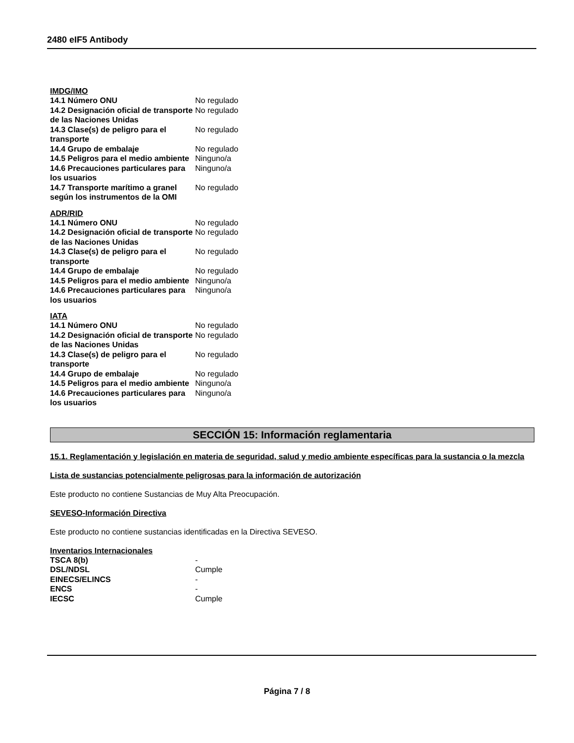2480 eIF5 Antibody
IMDG/IMO
| 14.1 Número ONU | No regulado |
| 14.2 Designación oficial de transporte de las Naciones Unidas | No regulado |
| 14.3 Clase(s) de peligro para el transporte | No regulado |
| 14.4 Grupo de embalaje | No regulado |
| 14.5 Peligros para el medio ambiente | Ninguno/a |
| 14.6 Precauciones particulares para los usuarios | Ninguno/a |
| 14.7 Transporte marítimo a granel según los instrumentos de la OMI | No regulado |
ADR/RID
| 14.1 Número ONU | No regulado |
| 14.2 Designación oficial de transporte de las Naciones Unidas | No regulado |
| 14.3 Clase(s) de peligro para el transporte | No regulado |
| 14.4 Grupo de embalaje | No regulado |
| 14.5 Peligros para el medio ambiente | Ninguno/a |
| 14.6 Precauciones particulares para los usuarios | Ninguno/a |
IATA
| 14.1 Número ONU | No regulado |
| 14.2 Designación oficial de transporte de las Naciones Unidas | No regulado |
| 14.3 Clase(s) de peligro para el transporte | No regulado |
| 14.4 Grupo de embalaje | No regulado |
| 14.5 Peligros para el medio ambiente | Ninguno/a |
| 14.6 Precauciones particulares para los usuarios | Ninguno/a |
SECCIÓN 15: Información reglamentaria
15.1. Reglamentación y legislación en materia de seguridad, salud y medio ambiente específicas para la sustancia o la mezcla
Lista de sustancias potencialmente peligrosas para la información de autorización
Este producto no contiene Sustancias de Muy Alta Preocupación.
SEVESO-Información Directiva
Este producto no contiene sustancias identificadas en la Directiva SEVESO.
Inventarios Internacionales
| TSCA 8(b) | - |
| DSL/NDSL | Cumple |
| EINECS/ELINCS | - |
| ENCS | - |
| IECSC | Cumple |
Página 7 / 8